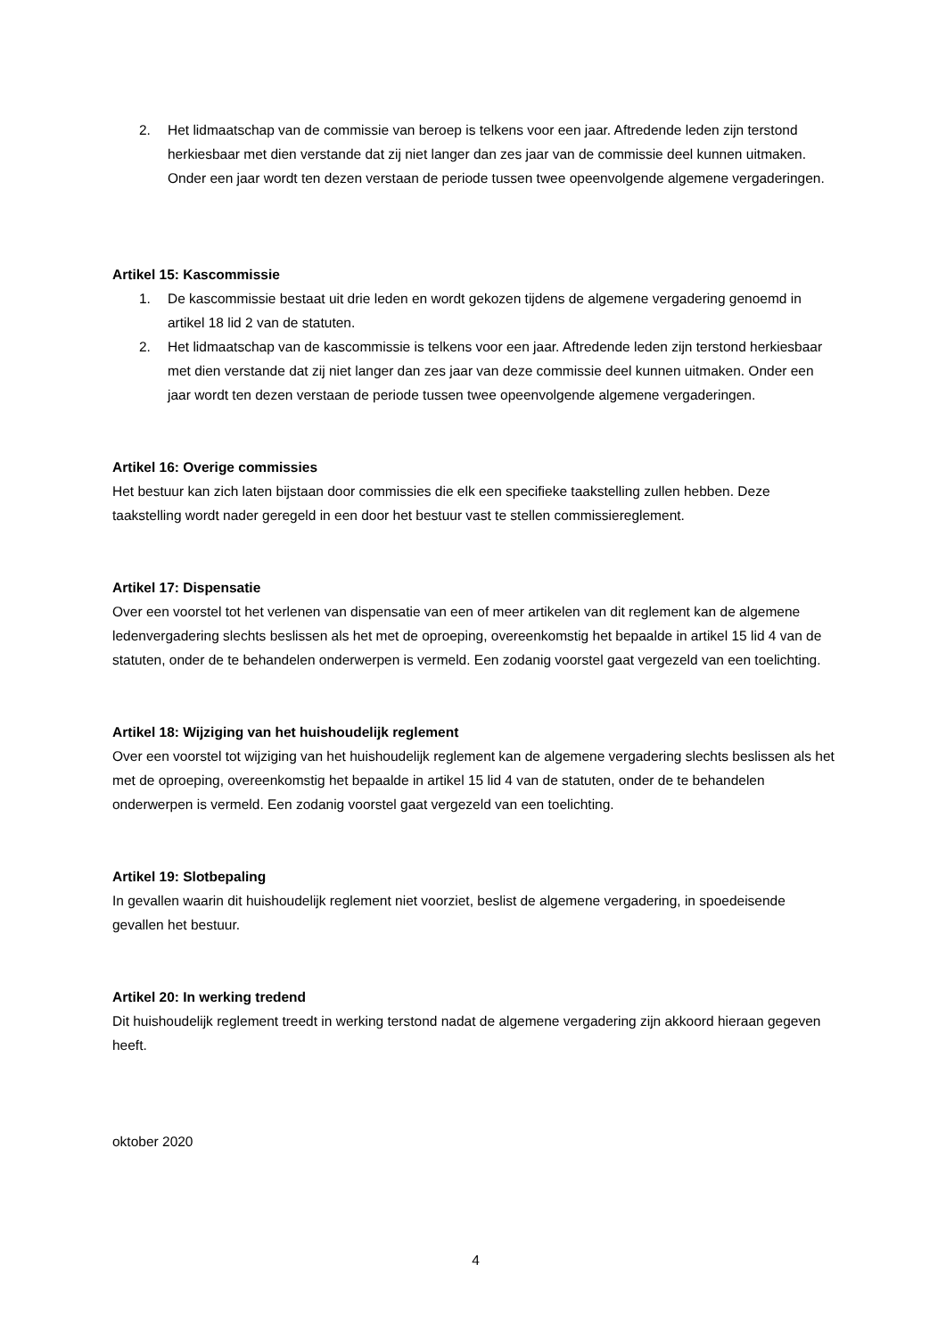2. Het lidmaatschap van de commissie van beroep is telkens voor een jaar. Aftredende leden zijn terstond herkiesbaar met dien verstande dat zij niet langer dan zes jaar van de commissie deel kunnen uitmaken. Onder een jaar wordt ten dezen verstaan de periode tussen twee opeenvolgende algemene vergaderingen.
Artikel 15: Kascommissie
1. De kascommissie bestaat uit drie leden en wordt gekozen tijdens de algemene vergadering genoemd in artikel 18 lid 2 van de statuten.
2. Het lidmaatschap van de kascommissie is telkens voor een jaar. Aftredende leden zijn terstond herkiesbaar met dien verstande dat zij niet langer dan zes jaar van deze commissie deel kunnen uitmaken. Onder een jaar wordt ten dezen verstaan de periode tussen twee opeenvolgende algemene vergaderingen.
Artikel 16: Overige commissies
Het bestuur kan zich laten bijstaan door commissies die elk een specifieke taakstelling zullen hebben. Deze taakstelling wordt nader geregeld in een door het bestuur vast te stellen commissiereglement.
Artikel 17: Dispensatie
Over een voorstel tot het verlenen van dispensatie van een of meer artikelen van dit reglement kan de algemene ledenvergadering slechts beslissen als het met de oproeping, overeenkomstig het bepaalde in artikel 15 lid 4 van de statuten, onder de te behandelen onderwerpen is vermeld. Een zodanig voorstel gaat vergezeld van een toelichting.
Artikel 18: Wijziging van het huishoudelijk reglement
Over een voorstel tot wijziging van het huishoudelijk reglement kan de algemene vergadering slechts beslissen als het met de oproeping, overeenkomstig het bepaalde in artikel 15 lid 4 van de statuten, onder de te behandelen onderwerpen is vermeld. Een zodanig voorstel gaat vergezeld van een toelichting.
Artikel 19: Slotbepaling
In gevallen waarin dit huishoudelijk reglement niet voorziet, beslist de algemene vergadering, in spoedeisende gevallen het bestuur.
Artikel 20: In werking tredend
Dit huishoudelijk reglement treedt in werking terstond nadat de algemene vergadering zijn akkoord hieraan gegeven heeft.
oktober 2020
4